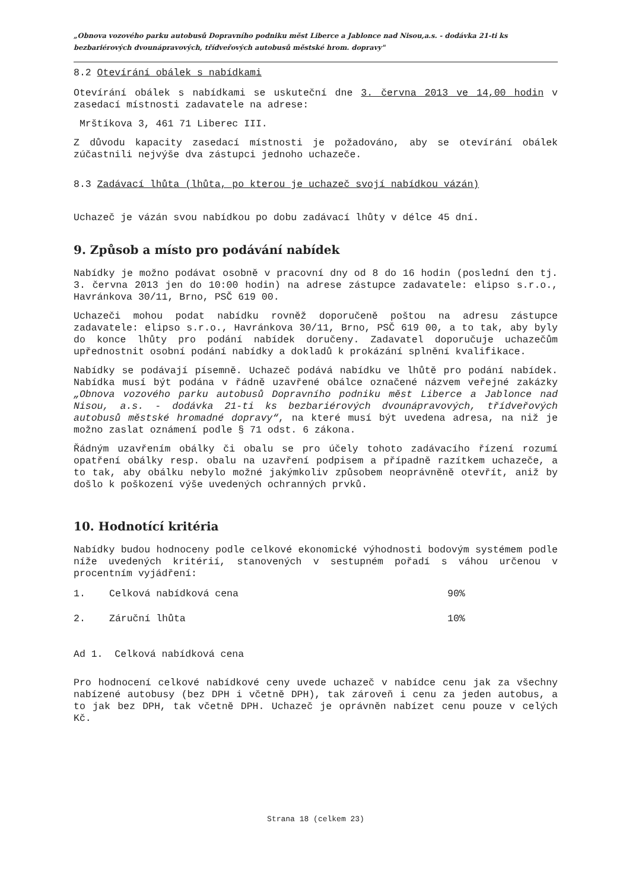„Obnova vozového parku autobusů Dopravního podniku měst Liberce a Jablonce nad Nisou,a.s. - dodávka 21-ti ks bezbariérových dvounápravových, třídveřových autobusů městské hrom. dopravy"
8.2 Otevírání obálek s nabídkami
Otevírání obálek s nabídkami se uskuteční dne 3. června 2013 ve 14,00 hodin v zasedací místnosti zadavatele na adrese:
Mrštíkova 3, 461 71 Liberec III.
Z důvodu kapacity zasedací místnosti je požadováno, aby se otevírání obálek zúčastnili nejvýše dva zástupci jednoho uchazeče.
8.3 Zadávací lhůta (lhůta, po kterou je uchazeč svojí nabídkou vázán)
Uchazeč je vázán svou nabídkou po dobu zadávací lhůty v délce 45 dní.
9. Způsob a místo pro podávání nabídek
Nabídky je možno podávat osobně v pracovní dny od 8 do 16 hodin (poslední den tj. 3. června 2013 jen do 10:00 hodin) na adrese zástupce zadavatele: elipso s.r.o., Havránkova 30/11, Brno, PSČ 619 00.
Uchazeči mohou podat nabídku rovněž doporučeně poštou na adresu zástupce zadavatele: elipso s.r.o., Havránkova 30/11, Brno, PSČ 619 00, a to tak, aby byly do konce lhůty pro podání nabídek doručeny. Zadavatel doporučuje uchazečům upřednostnit osobní podání nabídky a dokladů k prokázání splnění kvalifikace.
Nabídky se podávají písemně. Uchazeč podává nabídku ve lhůtě pro podání nabídek. Nabídka musí být podána v řádně uzavřené obálce označené názvem veřejné zakázky „Obnova vozového parku autobusů Dopravního podniku měst Liberce a Jablonce nad Nisou, a.s. - dodávka 21-ti ks bezbariérových dvounápravových, třídveřových autobusů městské hromadné dopravy“, na které musí být uvedena adresa, na niž je možno zaslat oznámení podle § 71 odst. 6 zákona.
Řádným uzavřením obálky či obalu se pro účely tohoto zadávacího řízení rozumí opatření obálky resp. obalu na uzavření podpisem a případně razítkem uchazeče, a to tak, aby obálku nebylo možné jakýmkoliv způsobem neoprávněně otevřít, aniž by došlo k poškození výše uvedených ochranných prvků.
10. Hodnotící kritéria
Nabídky budou hodnoceny podle celkové ekonomické výhodnosti bodovým systémem podle níže uvedených kritérií, stanovených v sestupném pořadí s váhou určenou v procentním vyjádření:
1. Celková nabídková cena 90%
2. Záruční lhůta 10%
Ad 1. Celková nabídková cena
Pro hodnocení celkové nabídkové ceny uvede uchazeč v nabídce cenu jak za všechny nabízené autobusy (bez DPH i včetně DPH), tak zároveň i cenu za jeden autobus, a to jak bez DPH, tak včetně DPH. Uchazeč je oprávněn nabízet cenu pouze v celých Kč.
Strana 18 (celkem 23)